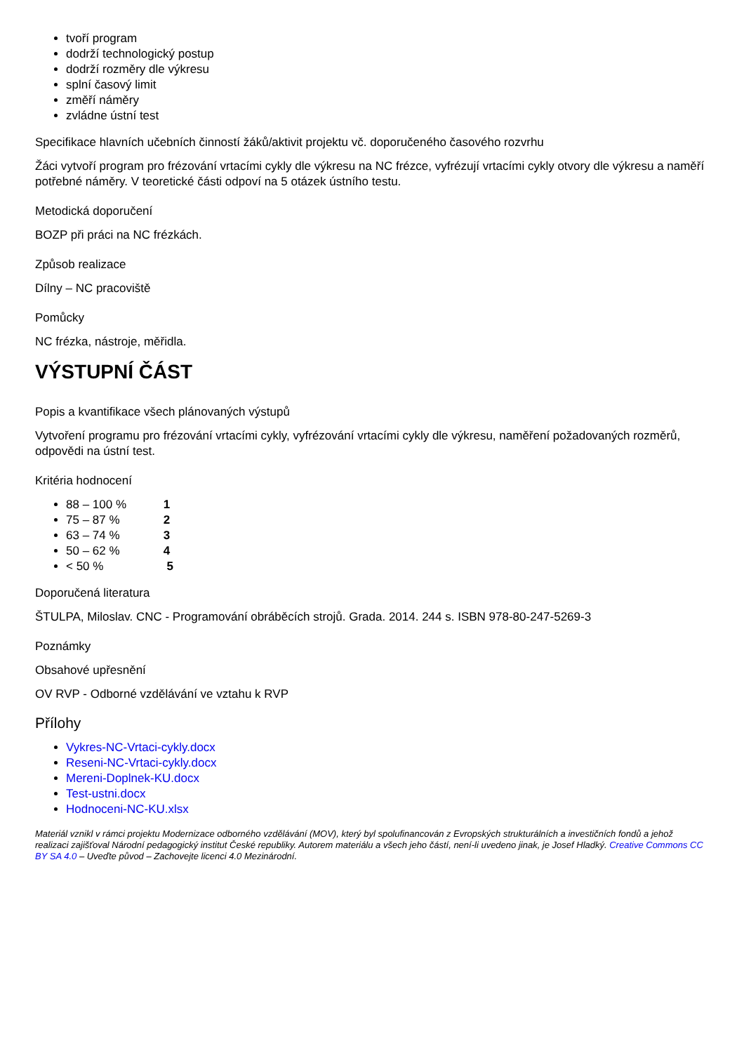tvoří program
dodrží technologický postup
dodrží rozměry dle výkresu
splní časový limit
změří náměry
zvládne ústní test
Specifikace hlavních učebních činností žáků/aktivit projektu vč. doporučeného časového rozvrhu
Žáci vytvoří program pro frézování vrtacími cykly dle výkresu na NC frézce, vyfrézují vrtacími cykly otvory dle výkresu a naměří potřebné náměry. V teoretické části odpoví na 5 otázek ústního testu.
Metodická doporučení
BOZP při práci na NC frézkách.
Způsob realizace
Dílny – NC pracoviště
Pomůcky
NC frézka, nástroje, měřidla.
VÝSTUPNÍ ČÁST
Popis a kvantifikace všech plánovaných výstupů
Vytvoření programu pro frézování vrtacími cykly, vyfrézování vrtacími cykly dle výkresu, naměření požadovaných rozměrů, odpovědi na ústní test.
Kritéria hodnocení
88 – 100 % 1
75 – 87 % 2
63 – 74 % 3
50 – 62 % 4
< 50 % 5
Doporučená literatura
ŠTULPA, Miloslav. CNC - Programování obráběcích strojů. Grada. 2014. 244 s. ISBN 978-80-247-5269-3
Poznámky
Obsahové upřesnění
OV RVP - Odborné vzdělávání ve vztahu k RVP
Přílohy
Vykres-NC-Vrtaci-cykly.docx
Reseni-NC-Vrtaci-cykly.docx
Mereni-Doplnek-KU.docx
Test-ustni.docx
Hodnoceni-NC-KU.xlsx
Materiál vznikl v rámci projektu Modernizace odborného vzdělávání (MOV), který byl spolufinancován z Evropských strukturálních a investičních fondů a jehož realizaci zajišťoval Národní pedagogický institut České republiky. Autorem materiálu a všech jeho částí, není-li uvedeno jinak, je Josef Hladký. Creative Commons CC BY SA 4.0 – Uveďte původ – Zachovejte licenci 4.0 Mezinárodní.